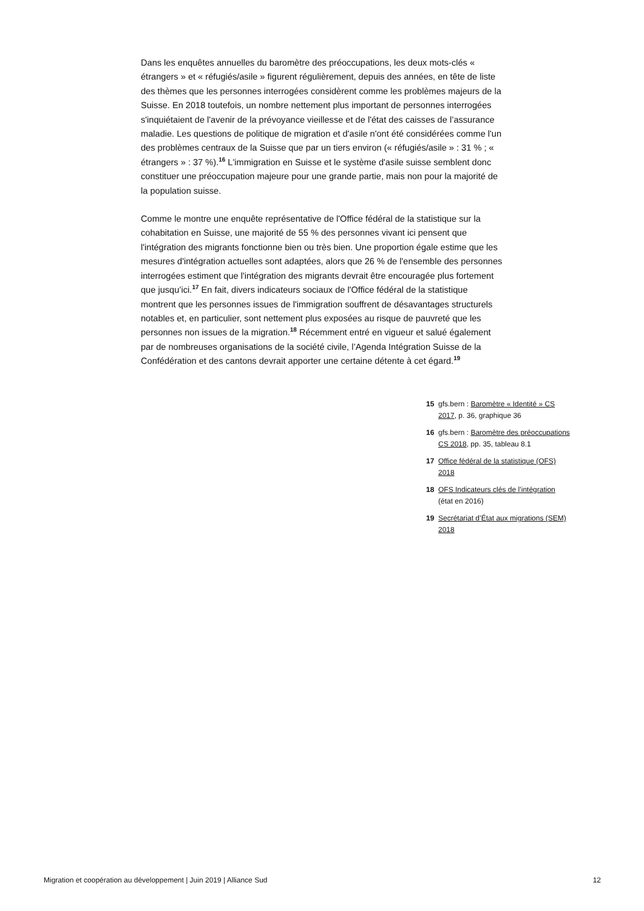Dans les enquêtes annuelles du baromètre des préoccupations, les deux mots-clés « étrangers » et « réfugiés/asile » figurent régulièrement, depuis des années, en tête de liste des thèmes que les personnes interrogées considèrent comme les problèmes majeurs de la Suisse. En 2018 toutefois, un nombre nettement plus important de personnes interrogées s'inquiétaient de l'avenir de la prévoyance vieillesse et de l'état des caisses de l’assurance maladie. Les questions de politique de migration et d'asile n'ont été considérées comme l'un des problèmes centraux de la Suisse que par un tiers environ (« réfugiés/asile » : 31 % ; « étrangers » : 37 %).<sup>16</sup> L'immigration en Suisse et le système d'asile suisse semblent donc constituer une préoccupation majeure pour une grande partie, mais non pour la majorité de la population suisse.
Comme le montre une enquête représentative de l'Office fédéral de la statistique sur la cohabitation en Suisse, une majorité de 55 % des personnes vivant ici pensent que l'intégration des migrants fonctionne bien ou très bien. Une proportion égale estime que les mesures d'intégration actuelles sont adaptées, alors que 26 % de l'ensemble des personnes interrogées estiment que l'intégration des migrants devrait être encouragée plus fortement que jusqu’ici.<sup>17</sup> En fait, divers indicateurs sociaux de l'Office fédéral de la statistique montrent que les personnes issues de l'immigration souffrent de désavantages structurels notables et, en particulier, sont nettement plus exposées au risque de pauvreté que les personnes non issues de la migration.<sup>18</sup> Récemment entré en vigueur et salué également par de nombreuses organisations de la société civile, l’Agenda Intégration Suisse de la Confédération et des cantons devrait apporter une certaine détente à cet égard.<sup>19</sup>
15 gfs.bern : Baromètre « Identité » CS 2017, p. 36, graphique 36
16 gfs.bern : Baromètre des préoccupations CS 2018, pp. 35, tableau 8.1
17 Office fédéral de la statistique (OFS) 2018
18 OFS Indicateurs clés de l’intégration (état en 2016)
19 Secrétariat d’État aux migrations (SEM) 2018
Migration et coopération au développement | Juin 2019 | Alliance Sud 12